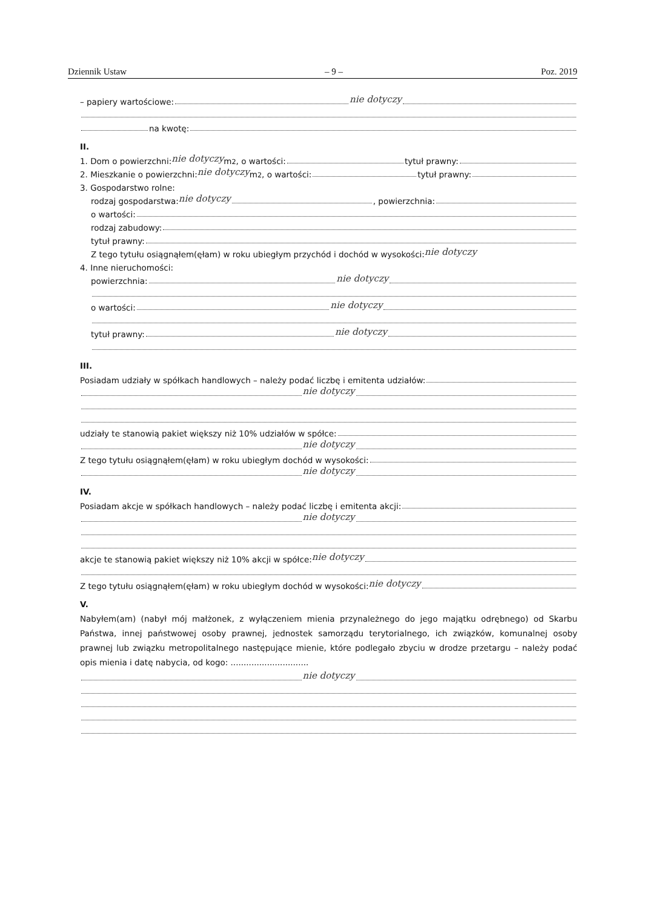Dziennik Ustaw – 9 – Poz. 2019
– papiery wartościowe: nie dotyczy
na kwotę:
II.
1. Dom o powierzchni: nie dotyczy m<sup>2</sup>, o wartości: tytuł prawny:
2. Mieszkanie o powierzchni: nie dotyczy m<sup>2</sup>, o wartości: tytuł prawny:
3. Gospodarstwo rolne:
rodzaj gospodarstwa: nie dotyczy , powierzchnia:
o wartości:
rodzaj zabudowy:
tytuł prawny:
Z tego tytułu osiągnąłem(ęłam) w roku ubiegłym przychód i dochód w wysokości: nie dotyczy
4. Inne nieruchomości:
powierzchnia: nie dotyczy
o wartości: nie dotyczy
tytuł prawny: nie dotyczy
III.
Posiadam udziały w spółkach handlowych – należy podać liczbę i emitenta udziałów:
nie dotyczy
udziały te stanowią pakiet większy niż 10% udziałów w spółce:
nie dotyczy
Z tego tytułu osiągnąłem(ęłam) w roku ubiegłym dochód w wysokości:
nie dotyczy
IV.
Posiadam akcje w spółkach handlowych – należy podać liczbę i emitenta akcji:
nie dotyczy
akcje te stanowią pakiet większy niż 10% akcji w spółce: nie dotyczy
Z tego tytułu osiągnąłem(ęłam) w roku ubiegłym dochód w wysokości: nie dotyczy
V.
Nabyłem(am) (nabył mój małżonek, z wyłączeniem mienia przynależnego do jego majątku odrębnego) od Skarbu Państwa, innej państwowej osoby prawnej, jednostek samorządu terytorialnego, ich związków, komunalnej osoby prawnej lub związku metropolitalnego następujące mienie, które podlegało zbyciu w drodze przetargu – należy podać opis mienia i datę nabycia, od kogo: ..............................
nie dotyczy